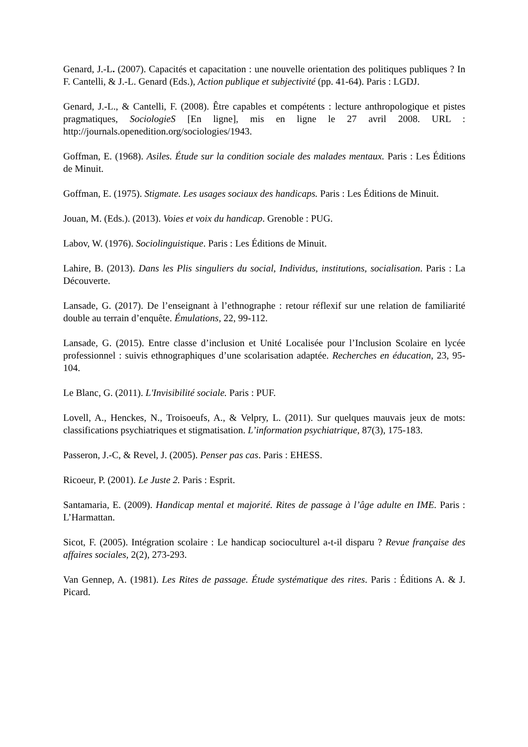Genard, J.-L. (2007). Capacités et capacitation : une nouvelle orientation des politiques publiques ? In F. Cantelli, & J.-L. Genard (Eds.), Action publique et subjectivité (pp. 41-64). Paris : LGDJ.
Genard, J.-L., & Cantelli, F. (2008). Être capables et compétents : lecture anthropologique et pistes pragmatiques, SociologieS [En ligne], mis en ligne le 27 avril 2008. URL : http://journals.openedition.org/sociologies/1943.
Goffman, E. (1968). Asiles. Étude sur la condition sociale des malades mentaux. Paris : Les Éditions de Minuit.
Goffman, E. (1975). Stigmate. Les usages sociaux des handicaps. Paris : Les Éditions de Minuit.
Jouan, M. (Eds.). (2013). Voies et voix du handicap. Grenoble : PUG.
Labov, W. (1976). Sociolinguistique. Paris : Les Éditions de Minuit.
Lahire, B. (2013). Dans les Plis singuliers du social, Individus, institutions, socialisation. Paris : La Découverte.
Lansade, G. (2017). De l’enseignant à l’ethnographe : retour réflexif sur une relation de familiarité double au terrain d’enquête. Émulations, 22, 99-112.
Lansade, G. (2015). Entre classe d’inclusion et Unité Localisée pour l’Inclusion Scolaire en lycée professionnel : suivis ethnographiques d’une scolarisation adaptée. Recherches en éducation, 23, 95-104.
Le Blanc, G. (2011). L'Invisibilité sociale. Paris : PUF.
Lovell, A., Henckes, N., Troisoeufs, A., & Velpry, L. (2011). Sur quelques mauvais jeux de mots: classifications psychiatriques et stigmatisation. L’information psychiatrique, 87(3), 175-183.
Passeron, J.-C, & Revel, J. (2005). Penser pas cas. Paris : EHESS.
Ricoeur, P. (2001). Le Juste 2. Paris : Esprit.
Santamaria, E. (2009). Handicap mental et majorité. Rites de passage à l’âge adulte en IME. Paris : L’Harmattan.
Sicot, F. (2005). Intégration scolaire : Le handicap socioculturel a-t-il disparu ? Revue française des affaires sociales, 2(2), 273-293.
Van Gennep, A. (1981). Les Rites de passage. Étude systématique des rites. Paris : Éditions A. & J. Picard.